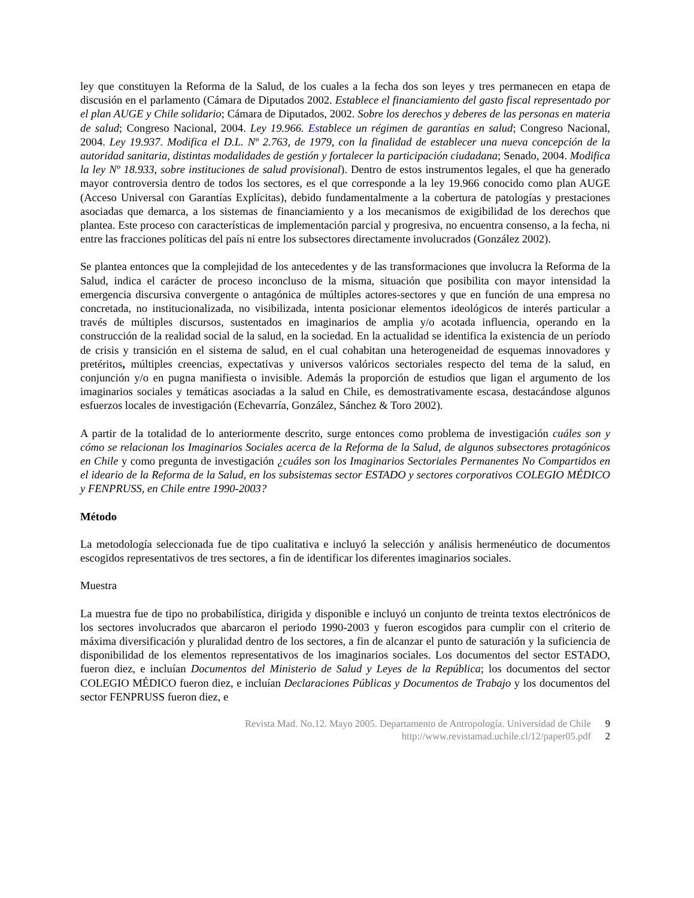ley que constituyen la Reforma de la Salud, de los cuales a la fecha dos son leyes y tres permanecen en etapa de discusión en el parlamento (Cámara de Diputados 2002. Establece el financiamiento del gasto fiscal representado por el plan AUGE y Chile solidario; Cámara de Diputados, 2002. Sobre los derechos y deberes de las personas en materia de salud; Congreso Nacional, 2004. Ley 19.966. Establece un régimen de garantías en salud; Congreso Nacional, 2004. Ley 19.937. Modifica el D.L. Nº 2.763, de 1979, con la finalidad de establecer una nueva concepción de la autoridad sanitaria, distintas modalidades de gestión y fortalecer la participación ciudadana; Senado, 2004. Modifica la ley Nº 18.933, sobre instituciones de salud provisional). Dentro de estos instrumentos legales, el que ha generado mayor controversia dentro de todos los sectores, es el que corresponde a la ley 19.966 conocido como plan AUGE (Acceso Universal con Garantías Explícitas), debido fundamentalmente a la cobertura de patologías y prestaciones asociadas que demarca, a los sistemas de financiamiento y a los mecanismos de exigibilidad de los derechos que plantea. Este proceso con características de implementación parcial y progresiva, no encuentra consenso, a la fecha, ni entre las fracciones políticas del país ni entre los subsectores directamente involucrados (González 2002).
Se plantea entonces que la complejidad de los antecedentes y de las transformaciones que involucra la Reforma de la Salud, indica el carácter de proceso inconcluso de la misma, situación que posibilita con mayor intensidad la emergencia discursiva convergente o antagónica de múltiples actores-sectores y que en función de una empresa no concretada, no institucionalizada, no visibilizada, intenta posicionar elementos ideológicos de interés particular a través de múltiples discursos, sustentados en imaginarios de amplia y/o acotada influencia, operando en la construcción de la realidad social de la salud, en la sociedad. En la actualidad se identifica la existencia de un período de crisis y transición en el sistema de salud, en el cual cohabitan una heterogeneidad de esquemas innovadores y pretéritos, múltiples creencias, expectativas y universos valóricos sectoriales respecto del tema de la salud, en conjunción y/o en pugna manifiesta o invisible. Además la proporción de estudios que ligan el argumento de los imaginarios sociales y temáticas asociadas a la salud en Chile, es demostrativamente escasa, destacándose algunos esfuerzos locales de investigación (Echevarría, González, Sánchez & Toro 2002).
A partir de la totalidad de lo anteriormente descrito, surge entonces como problema de investigación cuáles son y cómo se relacionan los Imaginarios Sociales acerca de la Reforma de la Salud, de algunos subsectores protagónicos en Chile y como pregunta de investigación ¿cuáles son los Imaginarios Sectoriales Permanentes No Compartidos en el ideario de la Reforma de la Salud, en los subsistemas sector ESTADO y sectores corporativos COLEGIO MÉDICO y FENPRUSS, en Chile entre 1990-2003?
Método
La metodología seleccionada fue de tipo cualitativa e incluyó la selección y análisis hermenéutico de documentos escogidos representativos de tres sectores, a fin de identificar los diferentes imaginarios sociales.
Muestra
La muestra fue de tipo no probabilística, dirigida y disponible e incluyó un conjunto de treinta textos electrónicos de los sectores involucrados que abarcaron el periodo 1990-2003 y fueron escogidos para cumplir con el criterio de máxima diversificación y pluralidad dentro de los sectores, a fin de alcanzar el punto de saturación y la suficiencia de disponibilidad de los elementos representativos de los imaginarios sociales. Los documentos del sector ESTADO, fueron diez, e incluían Documentos del Ministerio de Salud y Leyes de la República; los documentos del sector COLEGIO MÉDICO fueron diez, e incluían Declaraciones Públicas y Documentos de Trabajo y los documentos del sector FENPRUSS fueron diez, e
Revista Mad. No.12. Mayo 2005. Departamento de Antropología. Universidad de Chile 9
http://www.revistamad.uchile.cl/12/paper05.pdf 2